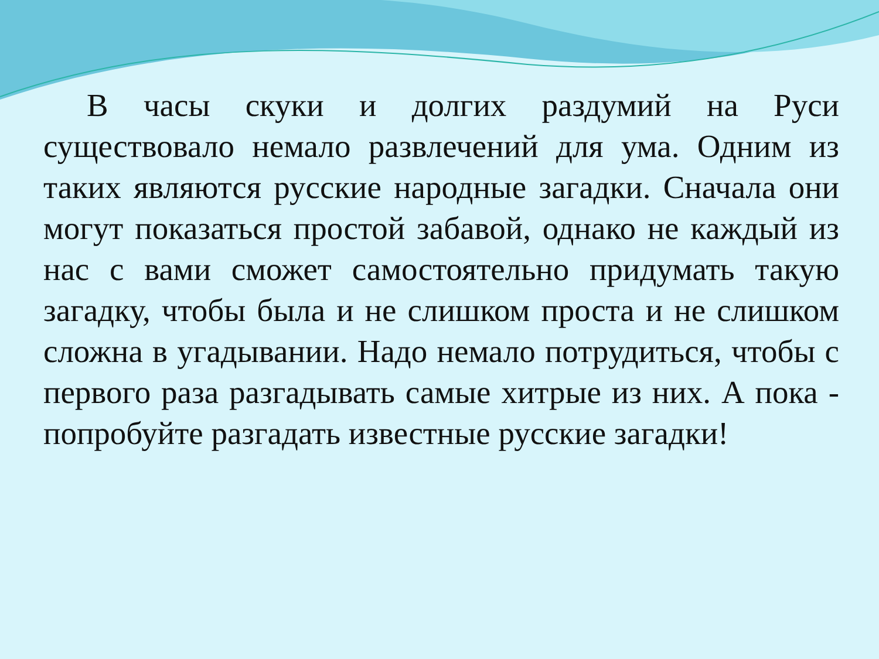В часы скуки и долгих раздумий на Руси существовало немало развлечений для ума. Одним из таких являются русские народные загадки. Сначала они могут показаться простой забавой, однако не каждый из нас с вами сможет самостоятельно придумать такую загадку, чтобы была и не слишком проста и не слишком сложна в угадывании. Надо немало потрудиться, чтобы с первого раза разгадывать самые хитрые из них. А пока - попробуйте разгадать известные русские загадки!